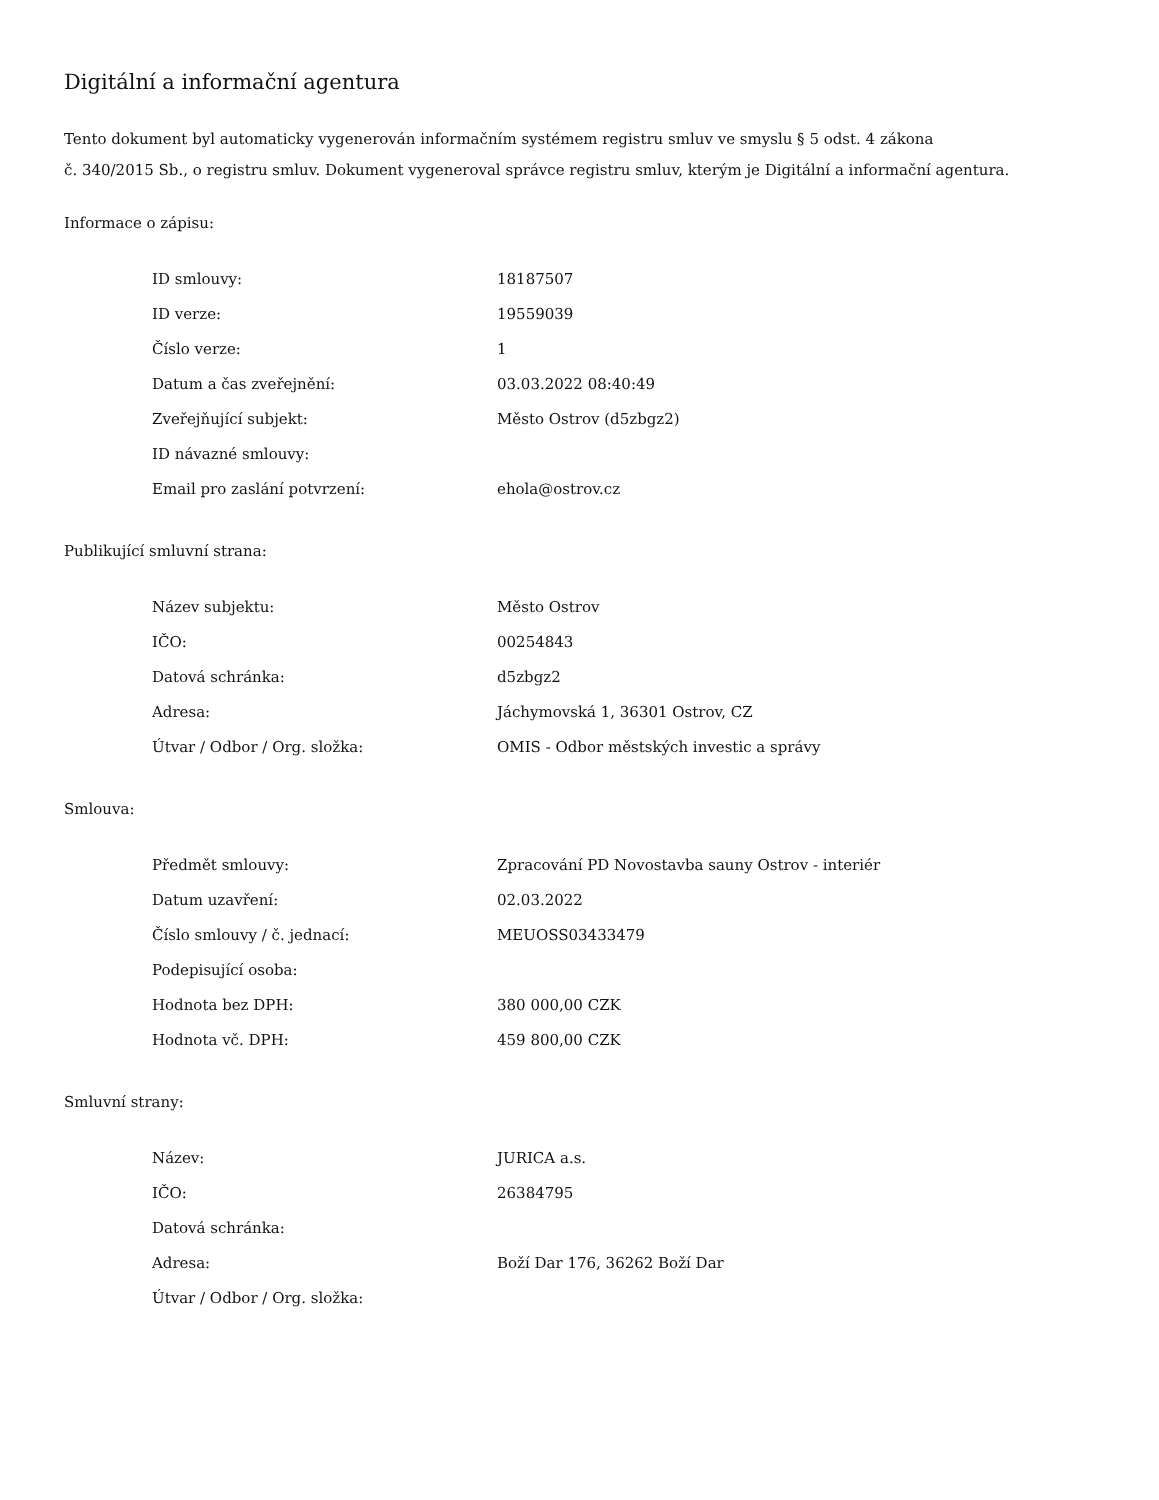Digitální a informační agentura
Tento dokument byl automaticky vygenerován informačním systémem registru smluv ve smyslu § 5 odst. 4 zákona
č. 340/2015 Sb., o registru smluv. Dokument vygeneroval správce registru smluv, kterým je Digitální a informační agentura.
Informace o zápisu:
| ID smlouvy: | 18187507 |
| ID verze: | 19559039 |
| Číslo verze: | 1 |
| Datum a čas zveřejnění: | 03.03.2022 08:40:49 |
| Zveřejňující subjekt: | Město Ostrov (d5zbgz2) |
| ID návazné smlouvy: | |
| Email pro zaslání potvrzení: | ehola@ostrov.cz |
Publikující smluvní strana:
| Název subjektu: | Město Ostrov |
| IČO: | 00254843 |
| Datová schránka: | d5zbgz2 |
| Adresa: | Jáchymovská 1, 36301 Ostrov, CZ |
| Útvar / Odbor / Org. složka: | OMIS - Odbor městských investic a správy |
Smlouva:
| Předmět smlouvy: | Zpracování PD Novostavba sauny Ostrov - interiér |
| Datum uzavření: | 02.03.2022 |
| Číslo smlouvy / č. jednací: | MEUOSS03433479 |
| Podepisující osoba: | |
| Hodnota bez DPH: | 380 000,00 CZK |
| Hodnota vč. DPH: | 459 800,00 CZK |
Smluvní strany:
| Název: | JURICA a.s. |
| IČO: | 26384795 |
| Datová schránka: | |
| Adresa: | Boží Dar 176, 36262 Boží Dar |
| Útvar / Odbor / Org. složka: | |